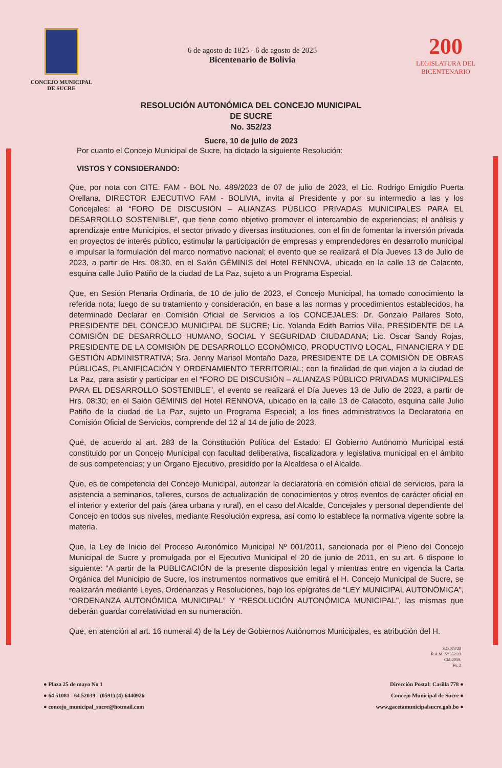CONCEJO MUNICIPAL
DE SUCRE
6 de agosto de 1825 - 6 de agosto de 2025
Bicentenario de Bolivia
200
LEGISLATURA DEL
BICENTENARIO
RESOLUCIÓN AUTONÓMICA DEL CONCEJO MUNICIPAL
DE SUCRE
No. 352/23
Sucre, 10 de julio de 2023
Por cuanto el Concejo Municipal de Sucre, ha dictado la siguiente Resolución:
VISTOS Y CONSIDERANDO:
Que, por nota con CITE: FAM - BOL No. 489/2023 de 07 de julio de 2023, el Lic. Rodrigo Emigdio Puerta Orellana, DIRECTOR EJECUTIVO FAM - BOLIVIA, invita al Presidente y por su intermedio a las y los Concejales: al “FORO DE DISCUSIÓN – ALIANZAS PÚBLICO PRIVADAS MUNICIPALES PARA EL DESARROLLO SOSTENIBLE”, que tiene como objetivo promover el intercambio de experiencias; el análisis y aprendizaje entre Municipios, el sector privado y diversas instituciones, con el fin de fomentar la inversión privada en proyectos de interés público, estimular la participación de empresas y emprendedores en desarrollo municipal e impulsar la formulación del marco normativo nacional; el evento que se realizará el Día Jueves 13 de Julio de 2023, a partir de Hrs. 08:30, en el Salón GÉMINIS del Hotel RENNOVA, ubicado en la calle 13 de Calacoto, esquina calle Julio Patiño de la ciudad de La Paz, sujeto a un Programa Especial.
Que, en Sesión Plenaria Ordinaria, de 10 de julio de 2023, el Concejo Municipal, ha tomado conocimiento la referida nota; luego de su tratamiento y consideración, en base a las normas y procedimientos establecidos, ha determinado Declarar en Comisión Oficial de Servicios a los CONCEJALES: Dr. Gonzalo Pallares Soto, PRESIDENTE DEL CONCEJO MUNICIPAL DE SUCRE; Lic. Yolanda Edith Barrios Villa, PRESIDENTE DE LA COMISIÓN DE DESARROLLO HUMANO, SOCIAL Y SEGURIDAD CIUDADANA; Lic. Oscar Sandy Rojas, PRESIDENTE DE LA COMISIÒN DE DESARROLLO ECONÓMICO, PRODUCTIVO LOCAL, FINANCIERA Y DE GESTIÓN ADMINISTRATIVA; Sra. Jenny Marisol Montaño Daza, PRESIDENTE DE LA COMISIÓN DE OBRAS PÚBLICAS, PLANIFICACIÓN Y ORDENAMIENTO TERRITORIAL; con la finalidad de que viajen a la ciudad de La Paz, para asistir y participar en el “FORO DE DISCUSIÓN – ALIANZAS PÚBLICO PRIVADAS MUNICIPALES PARA EL DESARROLLO SOSTENIBLE”, el evento se realizará el Día Jueves 13 de Julio de 2023, a partir de Hrs. 08:30; en el Salón GÉMINIS del Hotel RENNOVA, ubicado en la calle 13 de Calacoto, esquina calle Julio Patiño de la ciudad de La Paz, sujeto un Programa Especial; a los fines administrativos la Declaratoria en Comisión Oficial de Servicios, comprende del 12 al 14 de julio de 2023.
Que, de acuerdo al art. 283 de la Constitución Política del Estado: El Gobierno Autónomo Municipal está constituido por un Concejo Municipal con facultad deliberativa, fiscalizadora y legislativa municipal en el ámbito de sus competencias; y un Órgano Ejecutivo, presidido por la Alcaldesa o el Alcalde.
Que, es de competencia del Concejo Municipal, autorizar la declaratoria en comisión oficial de servicios, para la asistencia a seminarios, talleres, cursos de actualización de conocimientos y otros eventos de carácter oficial en el interior y exterior del país (área urbana y rural), en el caso del Alcalde, Concejales y personal dependiente del Concejo en todos sus niveles, mediante Resolución expresa, así como lo establece la normativa vigente sobre la materia.
Que, la Ley de Inicio del Proceso Autonómico Municipal Nº 001/2011, sancionada por el Pleno del Concejo Municipal de Sucre y promulgada por el Ejecutivo Municipal el 20 de junio de 2011, en su art. 6 dispone lo siguiente: “A partir de la PUBLICACIÓN de la presente disposición legal y mientras entre en vigencia la Carta Orgánica del Municipio de Sucre, los instrumentos normativos que emitirá el H. Concejo Municipal de Sucre, se realizarán mediante Leyes, Ordenanzas y Resoluciones, bajo los epígrafes de “LEY MUNICIPAL AUTONÓMICA”, “ORDENANZA AUTONÓMICA MUNICIPAL” Y “RESOLUCIÓN AUTONÓMICA MUNICIPAL”, las mismas que deberán guardar correlatividad en su numeración.
Que, en atención al art. 16 numeral 4) de la Ley de Gobiernos Autónomos Municipales, es atribución del H.
S.O.073/23
R.A.M. Nº 352/23
CM-2059.
Fs. 2
● Plaza 25 de mayo No 1
● 64 51081 - 64 52039 - (0591) (4)-6440926
● concejo_municipal_sucre@hotmail.com
Dirección Postal: Casilla 778 ●
Concejo Municipal de Sucre ●
www.gacetamunicipalsucre.gob.bo ●